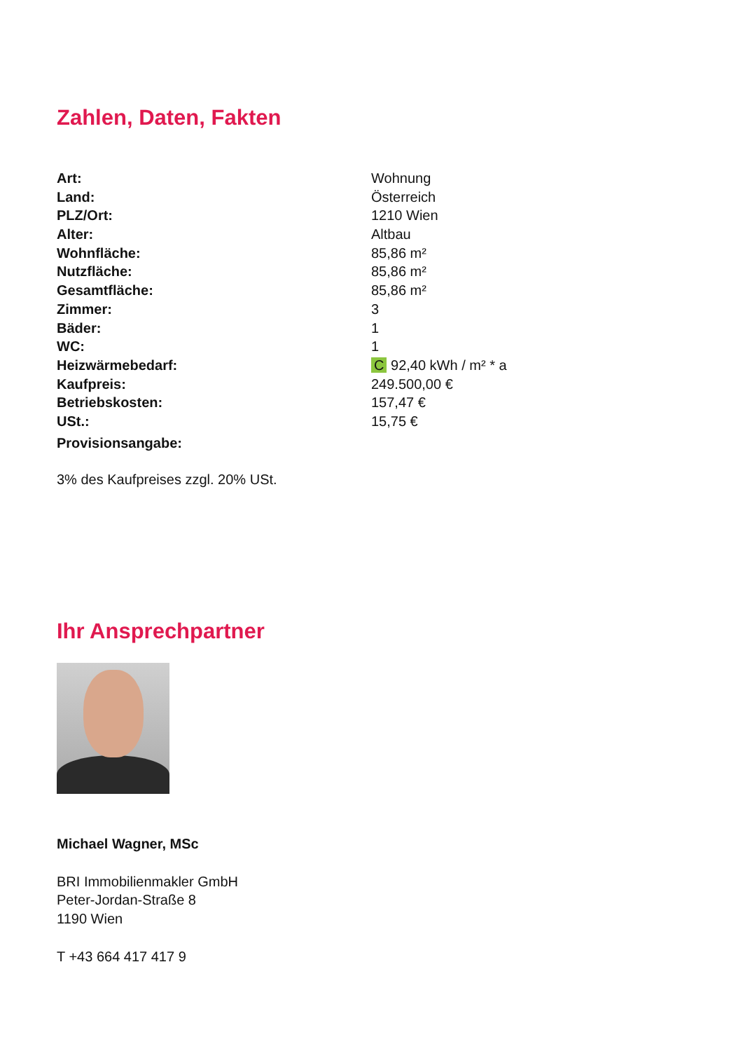Zahlen, Daten, Fakten
| Art: | Wohnung |
| Land: | Österreich |
| PLZ/Ort: | 1210 Wien |
| Alter: | Altbau |
| Wohnfläche: | 85,86 m² |
| Nutzfläche: | 85,86 m² |
| Gesamtfläche: | 85,86 m² |
| Zimmer: | 3 |
| Bäder: | 1 |
| WC: | 1 |
| Heizwärmebedarf: | C 92,40 kWh / m² * a |
| Kaufpreis: | 249.500,00 € |
| Betriebskosten: | 157,47 € |
| USt.: | 15,75 € |
| Provisionsangabe: | |
3% des Kaufpreises zzgl. 20% USt.
Ihr Ansprechpartner
Michael Wagner, MSc
BRI Immobilienmakler GmbH
Peter-Jordan-Straße 8
1190 Wien
T +43 664 417 417 9